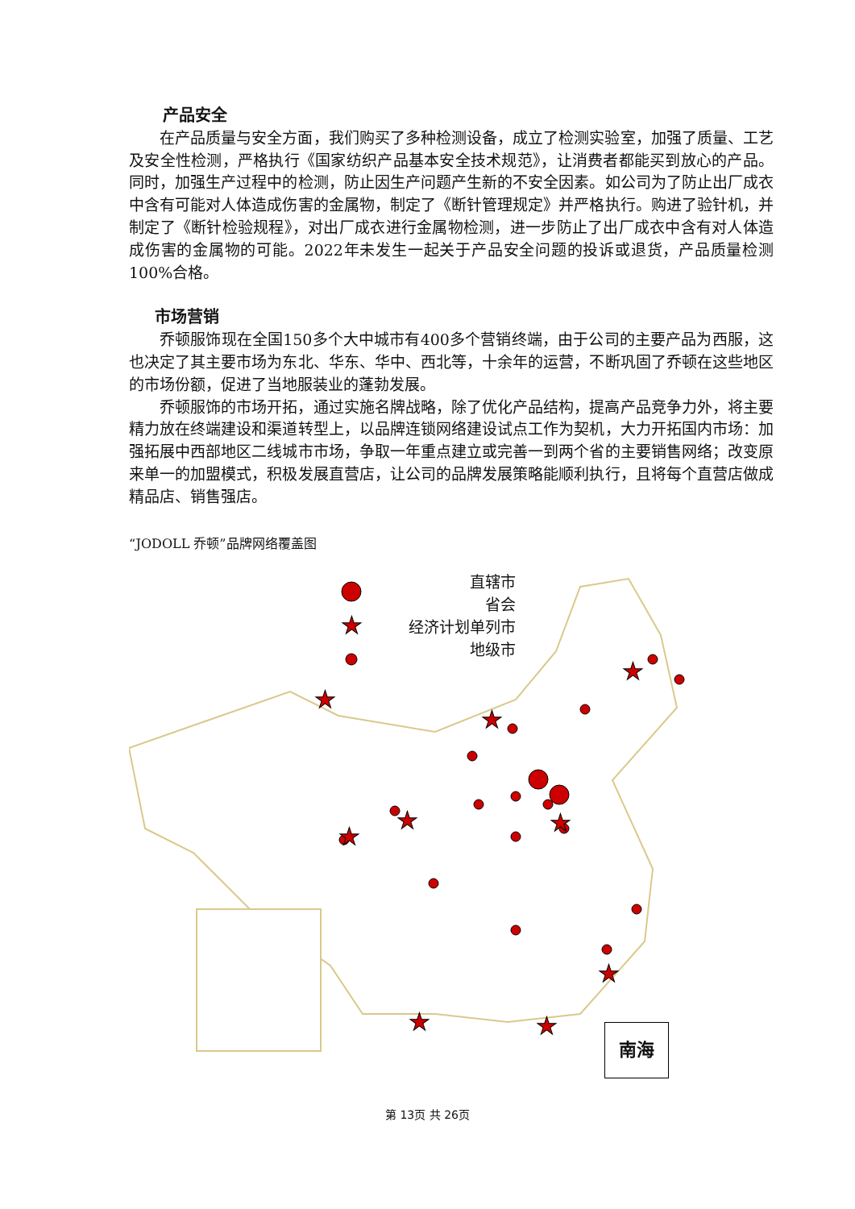产品安全
在产品质量与安全方面，我们购买了多种检测设备，成立了检测实验室，加强了质量、工艺及安全性检测，严格执行《国家纺织产品基本安全技术规范》，让消费者都能买到放心的产品。同时，加强生产过程中的检测，防止因生产问题产生新的不安全因素。如公司为了防止出厂成衣中含有可能对人体造成伤害的金属物，制定了《断针管理规定》并严格执行。购进了验针机，并制定了《断针检验规程》，对出厂成衣进行金属物检测，进一步防止了出厂成衣中含有对人体造成伤害的金属物的可能。2022年未发生一起关于产品安全问题的投诉或退货，产品质量检测100%合格。
市场营销
乔顿服饰现在全国150多个大中城市有400多个营销终端，由于公司的主要产品为西服，这也决定了其主要市场为东北、华东、华中、西北等，十余年的运营，不断巩固了乔顿在这些地区的市场份额，促进了当地服装业的蓬勃发展。
乔顿服饰的市场开拓，通过实施名牌战略，除了优化产品结构，提高产品竞争力外，将主要精力放在终端建设和渠道转型上，以品牌连锁网络建设试点工作为契机，大力开拓国内市场：加强拓展中西部地区二线城市市场，争取一年重点建立或完善一到两个省的主要销售网络；改变原来单一的加盟模式，积极发展直营店，让公司的品牌发展策略能顺利执行，且将每个直营店做成精品店、销售强店。
“JODOLL 乔顿”品牌网络覆盖图
★
★
★
★
★
★
★
★
★
★
直辖市
省会
经济计划单列市
地级市
南海
第 13页 共 26页